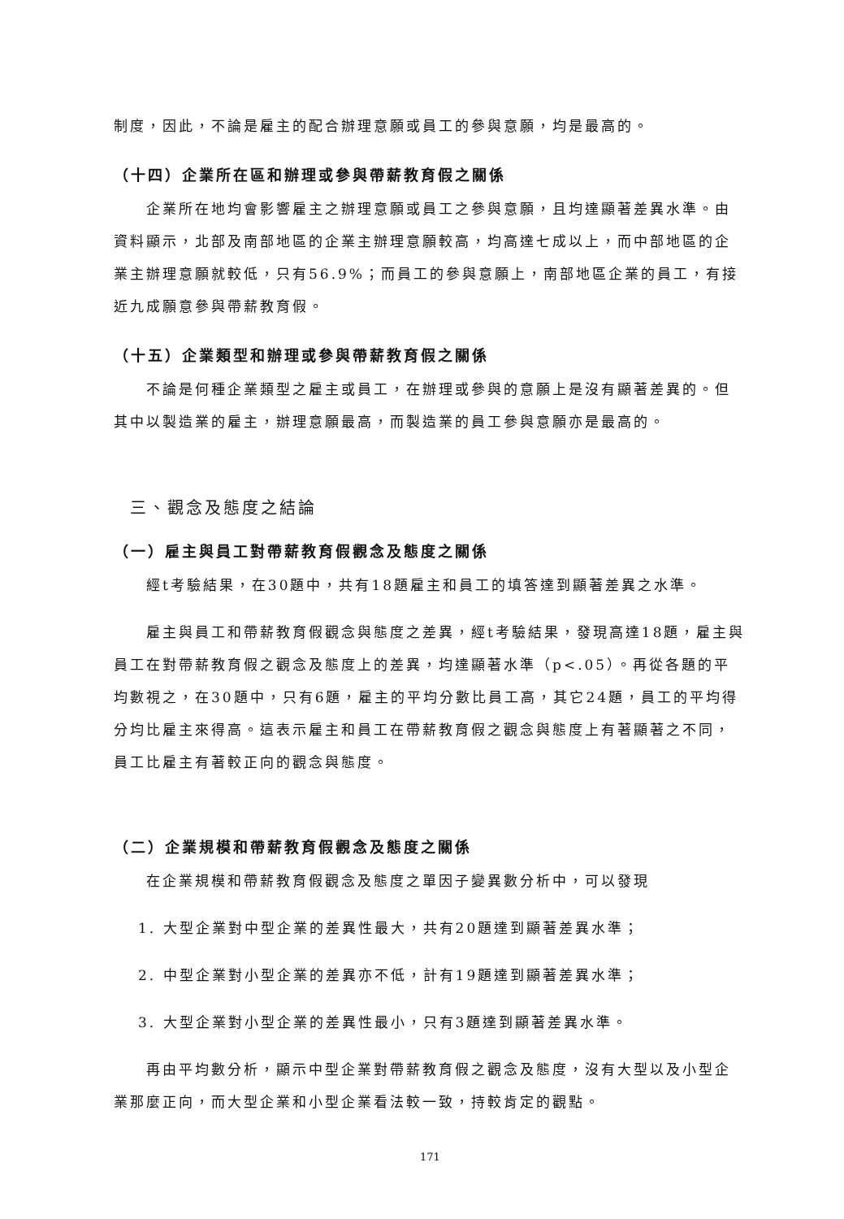制度，因此，不論是雇主的配合辦理意願或員工的參與意願，均是最高的。
（十四）企業所在區和辦理或參與帶薪教育假之關係
企業所在地均會影響雇主之辦理意願或員工之參與意願，且均達顯著差異水準。由資料顯示，北部及南部地區的企業主辦理意願較高，均高達七成以上，而中部地區的企業主辦理意願就較低，只有56.9%；而員工的參與意願上，南部地區企業的員工，有接近九成願意參與帶薪教育假。
（十五）企業類型和辦理或參與帶薪教育假之關係
不論是何種企業類型之雇主或員工，在辦理或參與的意願上是沒有顯著差異的。但其中以製造業的雇主，辦理意願最高，而製造業的員工參與意願亦是最高的。
三、觀念及態度之結論
（一）雇主與員工對帶薪教育假觀念及態度之關係
經t考驗結果，在30題中，共有18題雇主和員工的填答達到顯著差異之水準。
雇主與員工和帶薪教育假觀念與態度之差異，經t考驗結果，發現高達18題，雇主與員工在對帶薪教育假之觀念及態度上的差異，均達顯著水準（p<.05）。再從各題的平均數視之，在30題中，只有6題，雇主的平均分數比員工高，其它24題，員工的平均得分均比雇主來得高。這表示雇主和員工在帶薪教育假之觀念與態度上有著顯著之不同，員工比雇主有著較正向的觀念與態度。
（二）企業規模和帶薪教育假觀念及態度之關係
在企業規模和帶薪教育假觀念及態度之單因子變異數分析中，可以發現
1. 大型企業對中型企業的差異性最大，共有20題達到顯著差異水準；
2. 中型企業對小型企業的差異亦不低，計有19題達到顯著差異水準；
3. 大型企業對小型企業的差異性最小，只有3題達到顯著差異水準。
再由平均數分析，顯示中型企業對帶薪教育假之觀念及態度，沒有大型以及小型企業那麼正向，而大型企業和小型企業看法較一致，持較肯定的觀點。
171